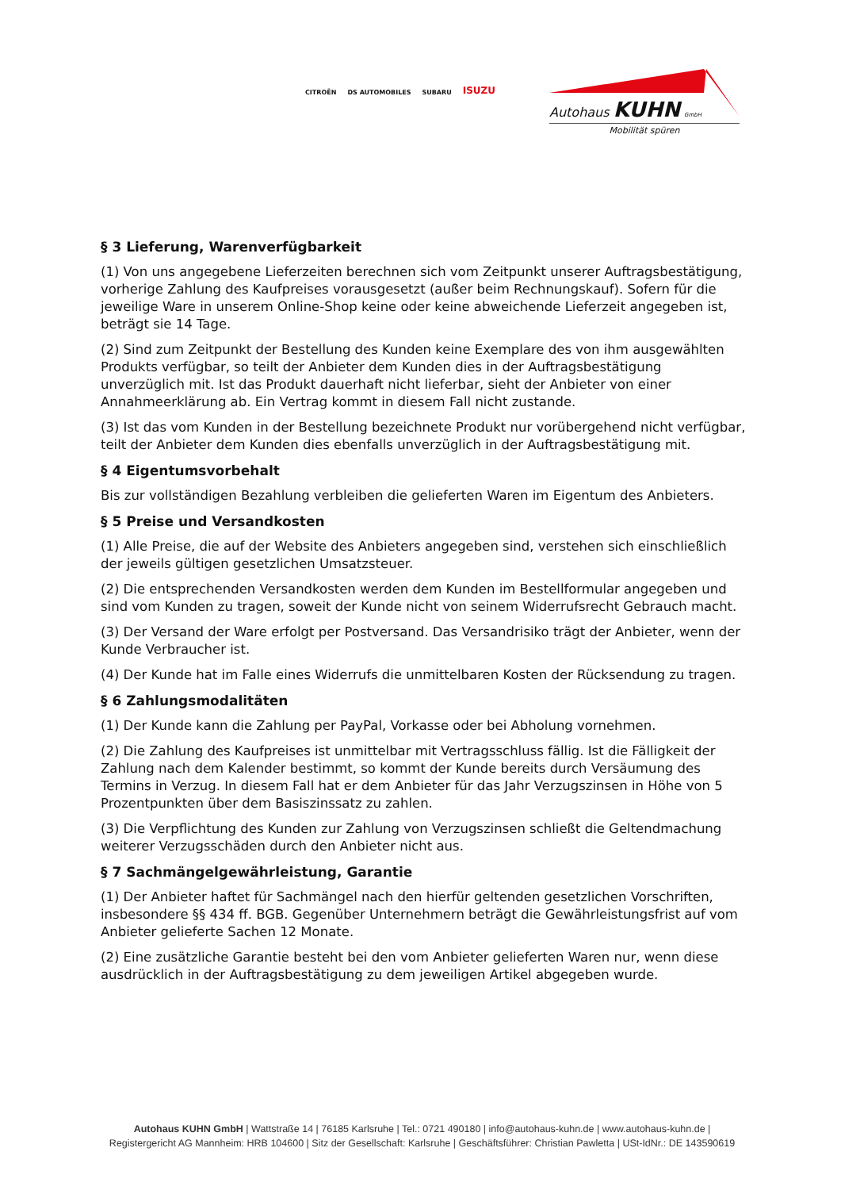CITROËN DS AUTOMOBILES SUBARU ISUZU
Autohaus KUHN GmbH
Mobilität spüren
§ 3 Lieferung, Warenverfügbarkeit
(1) Von uns angegebene Lieferzeiten berechnen sich vom Zeitpunkt unserer Auftragsbestätigung, vorherige Zahlung des Kaufpreises vorausgesetzt (außer beim Rechnungskauf). Sofern für die jeweilige Ware in unserem Online-Shop keine oder keine abweichende Lieferzeit angegeben ist, beträgt sie 14 Tage.
(2) Sind zum Zeitpunkt der Bestellung des Kunden keine Exemplare des von ihm ausgewählten Produkts verfügbar, so teilt der Anbieter dem Kunden dies in der Auftragsbestätigung unverzüglich mit. Ist das Produkt dauerhaft nicht lieferbar, sieht der Anbieter von einer Annahmeerklärung ab. Ein Vertrag kommt in diesem Fall nicht zustande.
(3) Ist das vom Kunden in der Bestellung bezeichnete Produkt nur vorübergehend nicht verfügbar, teilt der Anbieter dem Kunden dies ebenfalls unverzüglich in der Auftragsbestätigung mit.
§ 4 Eigentumsvorbehalt
Bis zur vollständigen Bezahlung verbleiben die gelieferten Waren im Eigentum des Anbieters.
§ 5 Preise und Versandkosten
(1) Alle Preise, die auf der Website des Anbieters angegeben sind, verstehen sich einschließlich der jeweils gültigen gesetzlichen Umsatzsteuer.
(2) Die entsprechenden Versandkosten werden dem Kunden im Bestellformular angegeben und sind vom Kunden zu tragen, soweit der Kunde nicht von seinem Widerrufsrecht Gebrauch macht.
(3) Der Versand der Ware erfolgt per Postversand. Das Versandrisiko trägt der Anbieter, wenn der Kunde Verbraucher ist.
(4) Der Kunde hat im Falle eines Widerrufs die unmittelbaren Kosten der Rücksendung zu tragen.
§ 6 Zahlungsmodalitäten
(1) Der Kunde kann die Zahlung per PayPal, Vorkasse oder bei Abholung vornehmen.
(2) Die Zahlung des Kaufpreises ist unmittelbar mit Vertragsschluss fällig. Ist die Fälligkeit der Zahlung nach dem Kalender bestimmt, so kommt der Kunde bereits durch Versäumung des Termins in Verzug. In diesem Fall hat er dem Anbieter für das Jahr Verzugszinsen in Höhe von 5 Prozentpunkten über dem Basiszinssatz zu zahlen.
(3) Die Verpflichtung des Kunden zur Zahlung von Verzugszinsen schließt die Geltendmachung weiterer Verzugsschäden durch den Anbieter nicht aus.
§ 7 Sachmängelgewährleistung, Garantie
(1) Der Anbieter haftet für Sachmängel nach den hierfür geltenden gesetzlichen Vorschriften, insbesondere §§ 434 ff. BGB. Gegenüber Unternehmern beträgt die Gewährleistungsfrist auf vom Anbieter gelieferte Sachen 12 Monate.
(2) Eine zusätzliche Garantie besteht bei den vom Anbieter gelieferten Waren nur, wenn diese ausdrücklich in der Auftragsbestätigung zu dem jeweiligen Artikel abgegeben wurde.
Autohaus KUHN GmbH | Wattstraße 14 | 76185 Karlsruhe | Tel.: 0721 490180 | info@autohaus-kuhn.de | www.autohaus-kuhn.de |
Registergericht AG Mannheim: HRB 104600 | Sitz der Gesellschaft: Karlsruhe | Geschäftsführer: Christian Pawletta | USt-IdNr.: DE 143590619